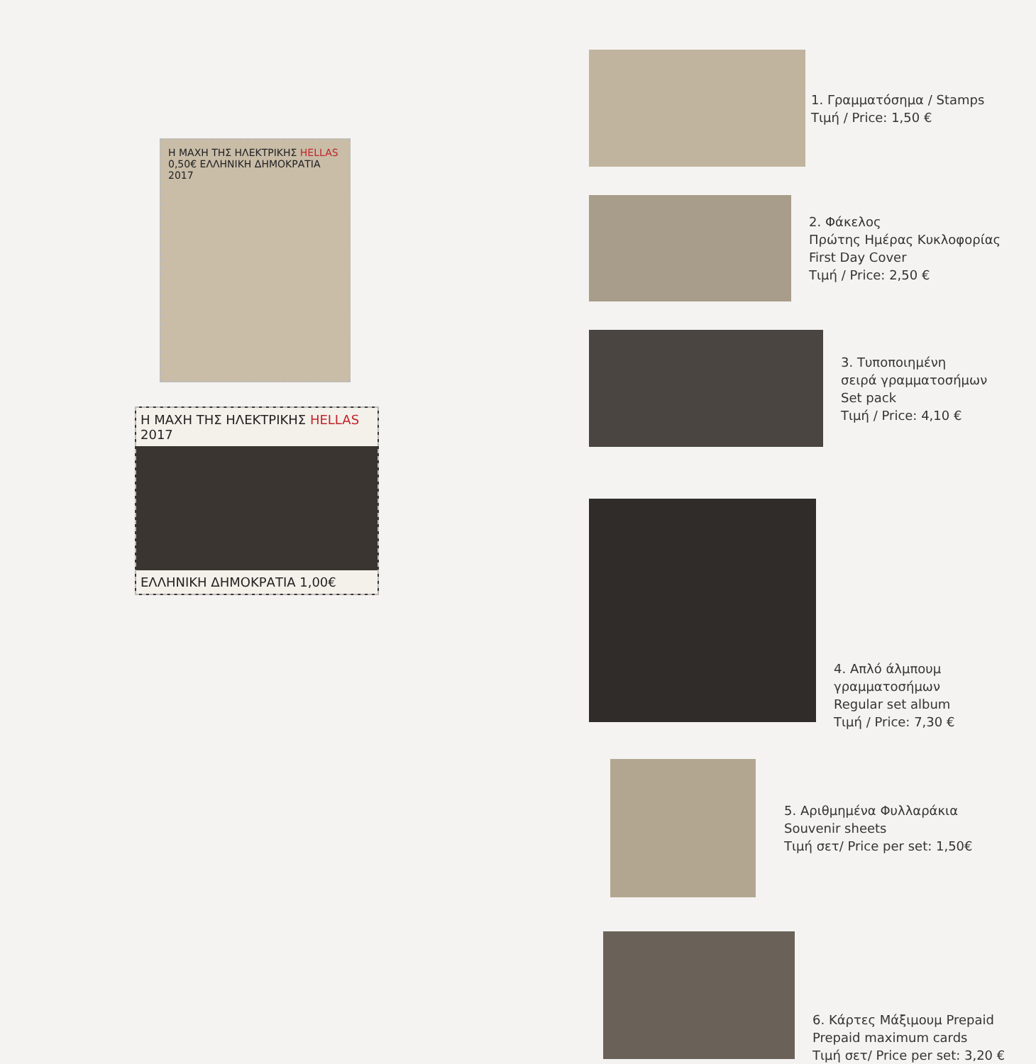Η ΜΑΧΗ ΤΗΣ ΗΛΕΚΤΡΙΚΗΣ HELLAS 0,50€ ΕΛΛΗΝΙΚΗ ΔΗΜΟΚΡΑΤΙΑ 2017
Η ΜΑΧΗ ΤΗΣ ΗΛΕΚΤΡΙΚΗΣ HELLAS 2017
ΕΛΛΗΝΙΚΗ ΔΗΜΟΚΡΑΤΙΑ 1,00€
1. Γραμματόσημα / Stamps
Τιμή / Price: 1,50 €
2. Φάκελος
Πρώτης Ημέρας Κυκλοφορίας
First Day Cover
Τιμή / Price: 2,50 €
3. Τυποποιημένη
σειρά γραμματοσήμων
Set pack
Τιμή / Price: 4,10 €
4. Απλό άλμπουμ γραμματοσήμων
Regular set album
Τιμή / Price: 7,30 €
5. Αριθμημένα Φυλλαράκια
Souvenir sheets
Τιμή σετ/ Price per set: 1,50€
6. Κάρτες Μάξιμουμ Prepaid
Prepaid maximum cards
Τιμή σετ/ Price per set: 3,20 €